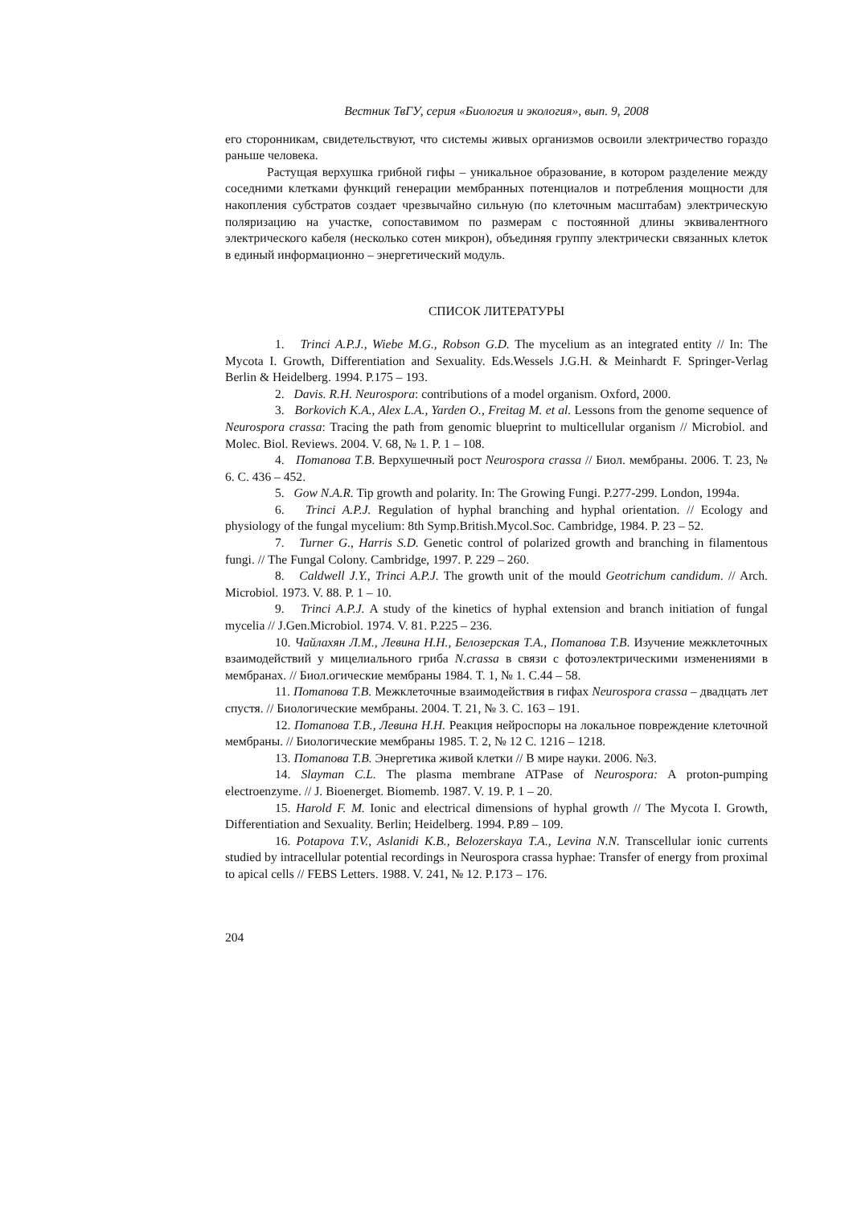Вестник ТвГУ, серия «Биология и экология», вып. 9, 2008
его сторонникам, свидетельствуют, что системы живых организмов освоили электричество гораздо раньше человека.
Растущая верхушка грибной гифы – уникальное образование, в котором разделение между соседними клетками функций генерации мембранных потенциалов и потребления мощности для накопления субстратов создает чрезвычайно сильную (по клеточным масштабам) электрическую поляризацию на участке, сопоставимом по размерам с постоянной длины эквивалентного электрического кабеля (несколько сотен микрон), объединяя группу электрически связанных клеток в единый информационно – энергетический модуль.
СПИСОК ЛИТЕРАТУРЫ
1. Trinci A.P.J., Wiebe M.G., Robson G.D. The mycelium as an integrated entity // In: The Mycota I. Growth, Differentiation and Sexuality. Eds.Wessels J.G.H. & Meinhardt F. Springer-Verlag Berlin & Heidelberg. 1994. P.175 – 193.
2. Davis. R.H. Neurospora: contributions of a model organism. Oxford, 2000.
3. Borkovich K.A., Alex L.A., Yarden O., Freitag M. et al. Lessons from the genome sequence of Neurospora crassa: Tracing the path from genomic blueprint to multicellular organism // Microbiol. and Molec. Biol. Reviews. 2004. V. 68, № 1. P. 1 – 108.
4. Потапова Т.В. Верхушечный рост Neurospora crassa // Биол. мембраны. 2006. Т. 23, № 6. С. 436 – 452.
5. Gow N.A.R. Tip growth and polarity. In: The Growing Fungi. P.277-299. London, 1994a.
6. Trinci A.P.J. Regulation of hyphal branching and hyphal orientation. // Ecology and physiology of the fungal mycelium: 8th Symp.British.Mycol.Soc. Cambridge, 1984. P. 23 – 52.
7. Turner G., Harris S.D. Genetic control of polarized growth and branching in filamentous fungi. // The Fungal Colony. Cambridge, 1997. P. 229 – 260.
8. Caldwell J.Y., Trinci A.P.J. The growth unit of the mould Geotrichum candidum. // Arch. Microbiol. 1973. V. 88. P. 1 – 10.
9. Trinci A.P.J. A study of the kinetics of hyphal extension and branch initiation of fungal mycelia // J.Gen.Microbiol. 1974. V. 81. P.225 – 236.
10. Чайлахян Л.М., Левина Н.Н., Белозерская Т.А., Потапова Т.В. Изучение межклеточных взаимодействий у мицелиального гриба N.crassa в связи с фотоэлектрическими изменениями в мембранах. // Биол.огические мембраны 1984. Т. 1, № 1. С.44 – 58.
11. Потапова Т.В. Межклеточные взаимодействия в гифах Neurospora crassa – двадцать лет спустя. // Биологические мембраны. 2004. Т. 21, № 3. С. 163 – 191.
12. Потапова Т.В., Левина Н.Н. Реакция нейроспоры на локальное повреждение клеточной мембраны. // Биологические мембраны 1985. Т. 2, № 12 С. 1216 – 1218.
13. Потапова Т.В. Энергетика живой клетки // В мире науки. 2006. №3.
14. Slayman C.L. The plasma membrane ATPase of Neurospora: A proton-pumping electroenzyme. // J. Bioenerget. Biomemb. 1987. V. 19. P. 1 – 20.
15. Harold F. M. Ionic and electrical dimensions of hyphal growth // The Mycota I. Growth, Differentiation and Sexuality. Berlin; Heidelberg. 1994. P.89 – 109.
16. Potapova T.V., Aslanidi K.B., Belozerskaya T.A., Levina N.N. Transcellular ionic currents studied by intracellular potential recordings in Neurospora crassa hyphae: Transfer of energy from proximal to apical cells // FEBS Letters. 1988. V. 241, № 12. P.173 – 176.
204